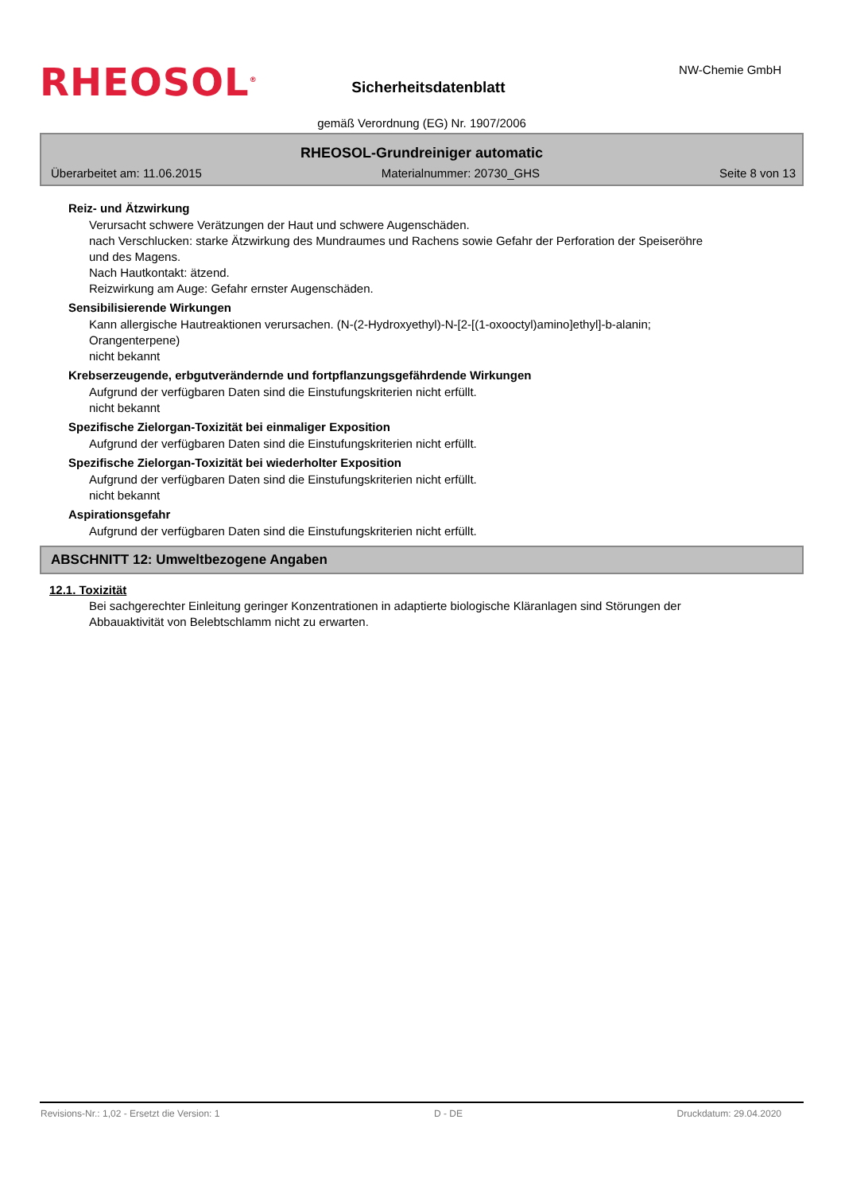RHEOSOL<sup>®</sup>
Sicherheitsdatenblatt
NW-Chemie GmbH
gemäß Verordnung (EG) Nr. 1907/2006
RHEOSOL-Grundreiniger automatic
Überarbeitet am: 11.06.2015 Materialnummer: 20730_GHS Seite 8 von 13
Reiz- und Ätzwirkung
Verursacht schwere Verätzungen der Haut und schwere Augenschäden.
nach Verschlucken: starke Ätzwirkung des Mundraumes und Rachens sowie Gefahr der Perforation der Speiseröhre und des Magens.
Nach Hautkontakt: ätzend.
Reizwirkung am Auge: Gefahr ernster Augenschäden.
Sensibilisierende Wirkungen
Kann allergische Hautreaktionen verursachen. (N-(2-Hydroxyethyl)-N-[2-[(1-oxooctyl)amino]ethyl]-b-alanin; Orangenterpene)
nicht bekannt
Krebserzeugende, erbgutverändernde und fortpflanzungsgefährdende Wirkungen
Aufgrund der verfügbaren Daten sind die Einstufungskriterien nicht erfüllt.
nicht bekannt
Spezifische Zielorgan-Toxizität bei einmaliger Exposition
Aufgrund der verfügbaren Daten sind die Einstufungskriterien nicht erfüllt.
Spezifische Zielorgan-Toxizität bei wiederholter Exposition
Aufgrund der verfügbaren Daten sind die Einstufungskriterien nicht erfüllt.
nicht bekannt
Aspirationsgefahr
Aufgrund der verfügbaren Daten sind die Einstufungskriterien nicht erfüllt.
ABSCHNITT 12: Umweltbezogene Angaben
12.1. Toxizität
Bei sachgerechter Einleitung geringer Konzentrationen in adaptierte biologische Kläranlagen sind Störungen der Abbauaktivität von Belebtschlamm nicht zu erwarten.
Revisions-Nr.: 1,02 - Ersetzt die Version: 1 D - DE Druckdatum: 29.04.2020